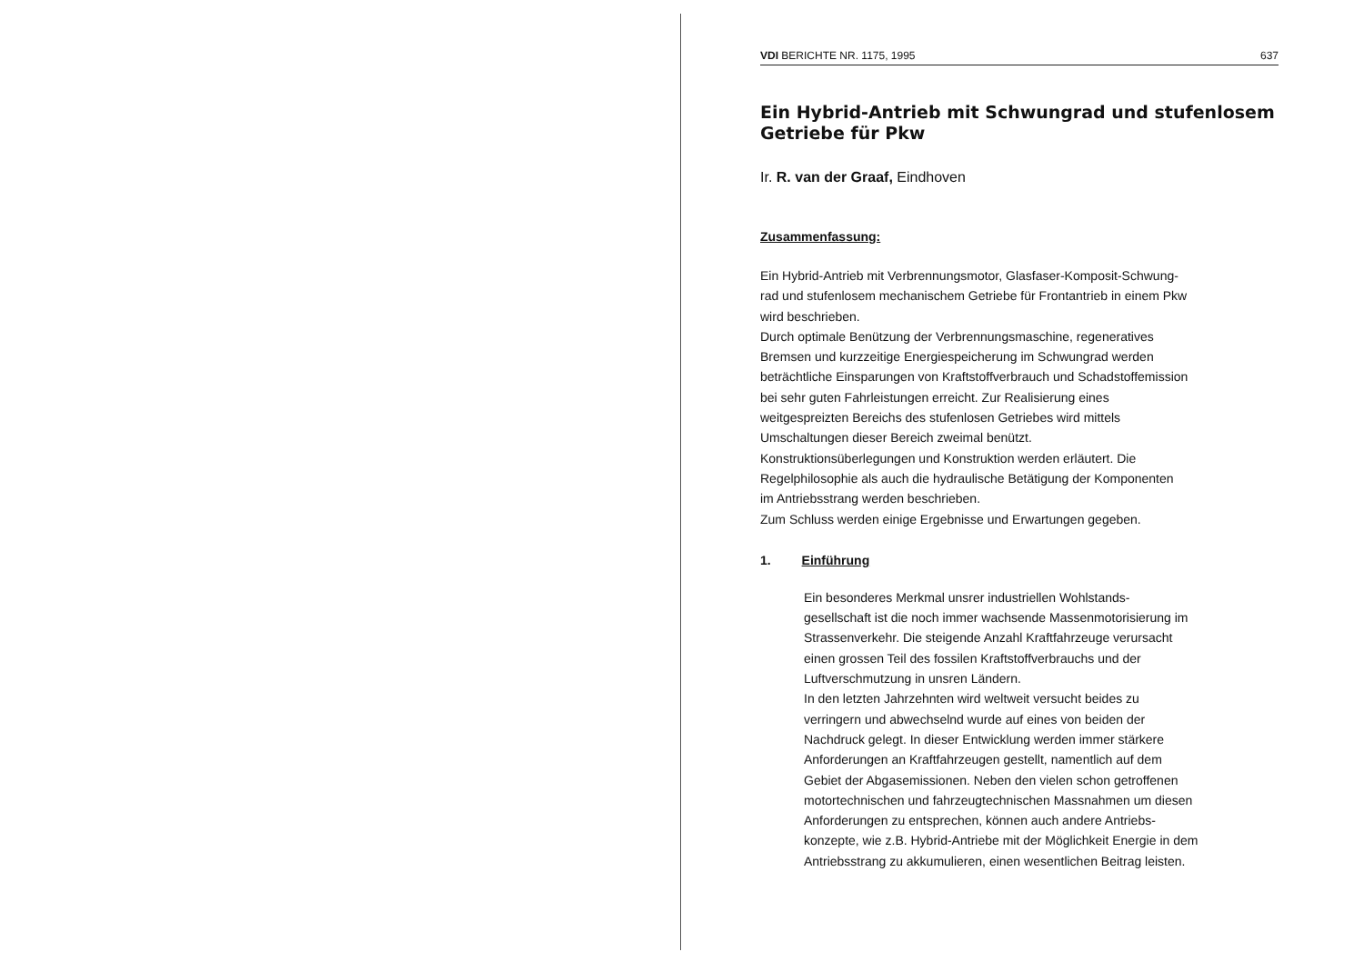VDI BERICHTE NR. 1175, 1995 637
Ein Hybrid-Antrieb mit Schwungrad und stufenlosem Getriebe für Pkw
Ir. R. van der Graaf, Eindhoven
Zusammenfassung:
Ein Hybrid-Antrieb mit Verbrennungsmotor, Glasfaser-Komposit-Schwung-
rad und stufenlosem mechanischem Getriebe für Frontantrieb in einem Pkw
wird beschrieben.
Durch optimale Benützung der Verbrennungsmaschine, regeneratives
Bremsen und kurzzeitige Energiespeicherung im Schwungrad werden
beträchtliche Einsparungen von Kraftstoffverbrauch und Schadstoffemission
bei sehr guten Fahrleistungen erreicht. Zur Realisierung eines
weitgespreizten Bereichs des stufenlosen Getriebes wird mittels
Umschaltungen dieser Bereich zweimal benützt.
Konstruktionsüberlegungen und Konstruktion werden erläutert. Die
Regelphilosophie als auch die hydraulische Betätigung der Komponenten
im Antriebsstrang werden beschrieben.
Zum Schluss werden einige Ergebnisse und Erwartungen gegeben.
1. Einführung
Ein besonderes Merkmal unsrer industriellen Wohlstands-
gesellschaft ist die noch immer wachsende Massenmotorisierung im
Strassenverkehr. Die steigende Anzahl Kraftfahrzeuge verursacht
einen grossen Teil des fossilen Kraftstoffverbrauchs und der
Luftverschmutzung in unsren Ländern.
In den letzten Jahrzehnten wird weltweit versucht beides zu
verringern und abwechselnd wurde auf eines von beiden der
Nachdruck gelegt. In dieser Entwicklung werden immer stärkere
Anforderungen an Kraftfahrzeugen gestellt, namentlich auf dem
Gebiet der Abgasemissionen. Neben den vielen schon getroffenen
motortechnischen und fahrzeugtechnischen Massnahmen um diesen
Anforderungen zu entsprechen, können auch andere Antriebs-
konzepte, wie z.B. Hybrid-Antriebe mit der Möglichkeit Energie in dem
Antriebsstrang zu akkumulieren, einen wesentlichen Beitrag leisten.